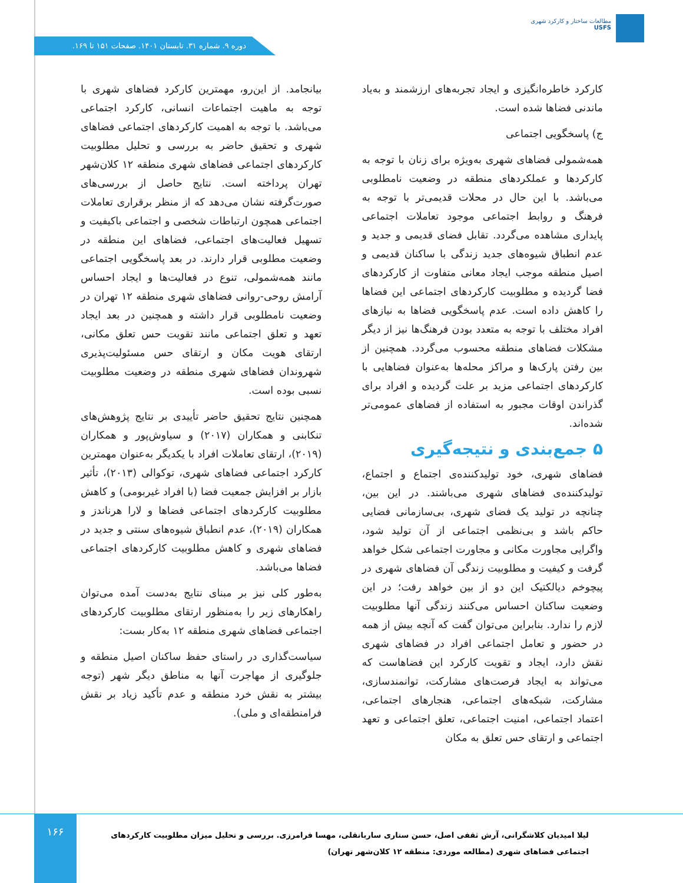مطالعات ساختار و کارکرد شهری
USFS
دوره ۹. شماره ۳۱. تابستان ۱۴۰۱. صفحات ۱۵۱ تا ۱۶۹.
کارکرد خاطره‌انگیزی و ایجاد تجربه‌های ارزشمند و به‌یاد ماندنی فضاها شده است.
ج) پاسخگویی اجتماعی
همه‌شمولی فضاهای شهری به‌ویژه برای زنان با توجه به کارکردها و عملکردهای منطقه در وضعیت نامطلوبی می‌باشد. با این حال در محلات قدیمی‌تر با توجه به فرهنگ و روابط اجتماعی موجود تعاملات اجتماعی پایداری مشاهده می‌گردد. تقابل فضای قدیمی و جدید و عدم انطباق شیوه‌های جدید زندگی با ساکنان قدیمی و اصیل منطقه موجب ایجاد معانی متفاوت از کارکردهای فضا گردیده و مطلوبیت کارکردهای اجتماعی این فضاها را کاهش داده است. عدم پاسخگویی فضاها به نیازهای افراد مختلف با توجه به متعدد بودن فرهنگ‌ها نیز از دیگر مشکلات فضاهای منطقه محسوب می‌گردد. همچنین از بین رفتن پارک‌ها و مراکز محله‌ها به‌عنوان فضاهایی با کارکردهای اجتماعی مزید بر علت گردیده و افراد برای گذراندن اوقات مجبور به استفاده از فضاهای عمومی‌تر شده‌اند.
۵ جمع‌بندی و نتیجه‌گیری
فضاهای شهری، خود تولیدکننده‌ی اجتماع و اجتماع، تولیدکننده‌ی فضاهای شهری می‌باشند. در این بین، چنانچه در تولید یک فضای شهری، بی‌سازمانی فضایی حاکم باشد و بی‌نظمی اجتماعی از آن تولید شود، واگرایی مجاورت مکانی و مجاورت اجتماعی شکل خواهد گرفت و کیفیت و مطلوبیت زندگی آن فضاهای شهری در پیچوخم دیالکتیک این دو از بین خواهد رفت؛ در این وضعیت ساکنان احساس می‌کنند زندگی آنها مطلوبیت لازم را ندارد. بنابراین می‌توان گفت که آنچه بیش از همه در حضور و تعامل اجتماعی افراد در فضاهای شهری نقش دارد، ایجاد و تقویت کارکرد این فضاهاست که می‌تواند به ایجاد فرصت‌های مشارکت، توانمندسازی، مشارکت، شبکه‌های اجتماعی، هنجارهای اجتماعی، اعتماد اجتماعی، امنیت اجتماعی، تعلق اجتماعی و تعهد اجتماعی و ارتقای حس تعلق به مکان
بیانجامد. از این‌رو، مهمترین کارکرد فضاهای شهری با توجه به ماهیت اجتماعات انسانی، کارکرد اجتماعی می‌باشد. با توجه به اهمیت کارکردهای اجتماعی فضاهای شهری و تحقیق حاضر به بررسی و تحلیل مطلوبیت کارکردهای اجتماعی فضاهای شهری منطقه ۱۲ کلان‌شهر تهران پرداخته است. نتایج حاصل از بررسی‌های صورت‌گرفته نشان می‌دهد که از منظر برقراری تعاملات اجتماعی همچون ارتباطات شخصی و اجتماعی باکیفیت و تسهیل فعالیت‌های اجتماعی، فضاهای این منطقه در وضعیت مطلوبی قرار دارند. در بعد پاسخگویی اجتماعی مانند همه‌شمولی، تنوع در فعالیت‌ها و ایجاد احساس آرامش روحی-روانی فضاهای شهری منطقه ۱۲ تهران در وضعیت نامطلوبی قرار داشته و همچنین در بعد ایجاد تعهد و تعلق اجتماعی مانند تقویت حس تعلق مکانی، ارتقای هویت مکان و ارتقای حس مسئولیت‌پذیری شهروندان فضاهای شهری منطقه در وضعیت مطلوبیت نسبی بوده است.
همچنین نتایج تحقیق حاضر تأییدی بر نتایج پژوهش‌های تنکابنی و همکاران (۲۰۱۷) و سیاوش‌پور و همکاران (۲۰۱۹)، ارتقای تعاملات افراد با یکدیگر به‌عنوان مهمترین کارکرد اجتماعی فضاهای شهری، توکوالی (۲۰۱۳)، تأثیر بازار بر افزایش جمعیت فضا (با افراد غیربومی) و کاهش مطلوبیت کارکردهای اجتماعی فضاها و لارا هرناندز و همکاران (۲۰۱۹)، عدم انطباق شیوه‌های سنتی و جدید در فضاهای شهری و کاهش مطلوبیت کارکردهای اجتماعی فضاها می‌باشد.
به‌طور کلی نیز بر مبنای نتایج به‌دست آمده می‌توان راهکارهای زیر را به‌منظور ارتقای مطلوبیت کارکردهای اجتماعی فضاهای شهری منطقه ۱۲ به‌کار بست:
سیاست‌گذاری در راستای حفظ ساکنان اصیل منطقه و جلوگیری از مهاجرت آنها به مناطق دیگر شهر (توجه بیشتر به نقش خرد منطقه و عدم تأکید زیاد بر نقش فرامنطقه‌ای و ملی).
۱۶۶
لیلا امیدیان کلاشگرانی، آرش ثقفی اصل، حسن ستاری ساربانقلی، مهسا فرامرزی. بررسی و تحلیل میزان مطلوبیت کارکردهای اجتماعی فضاهای شهری (مطالعه موردی: منطقه ۱۲ کلان‌شهر تهران)